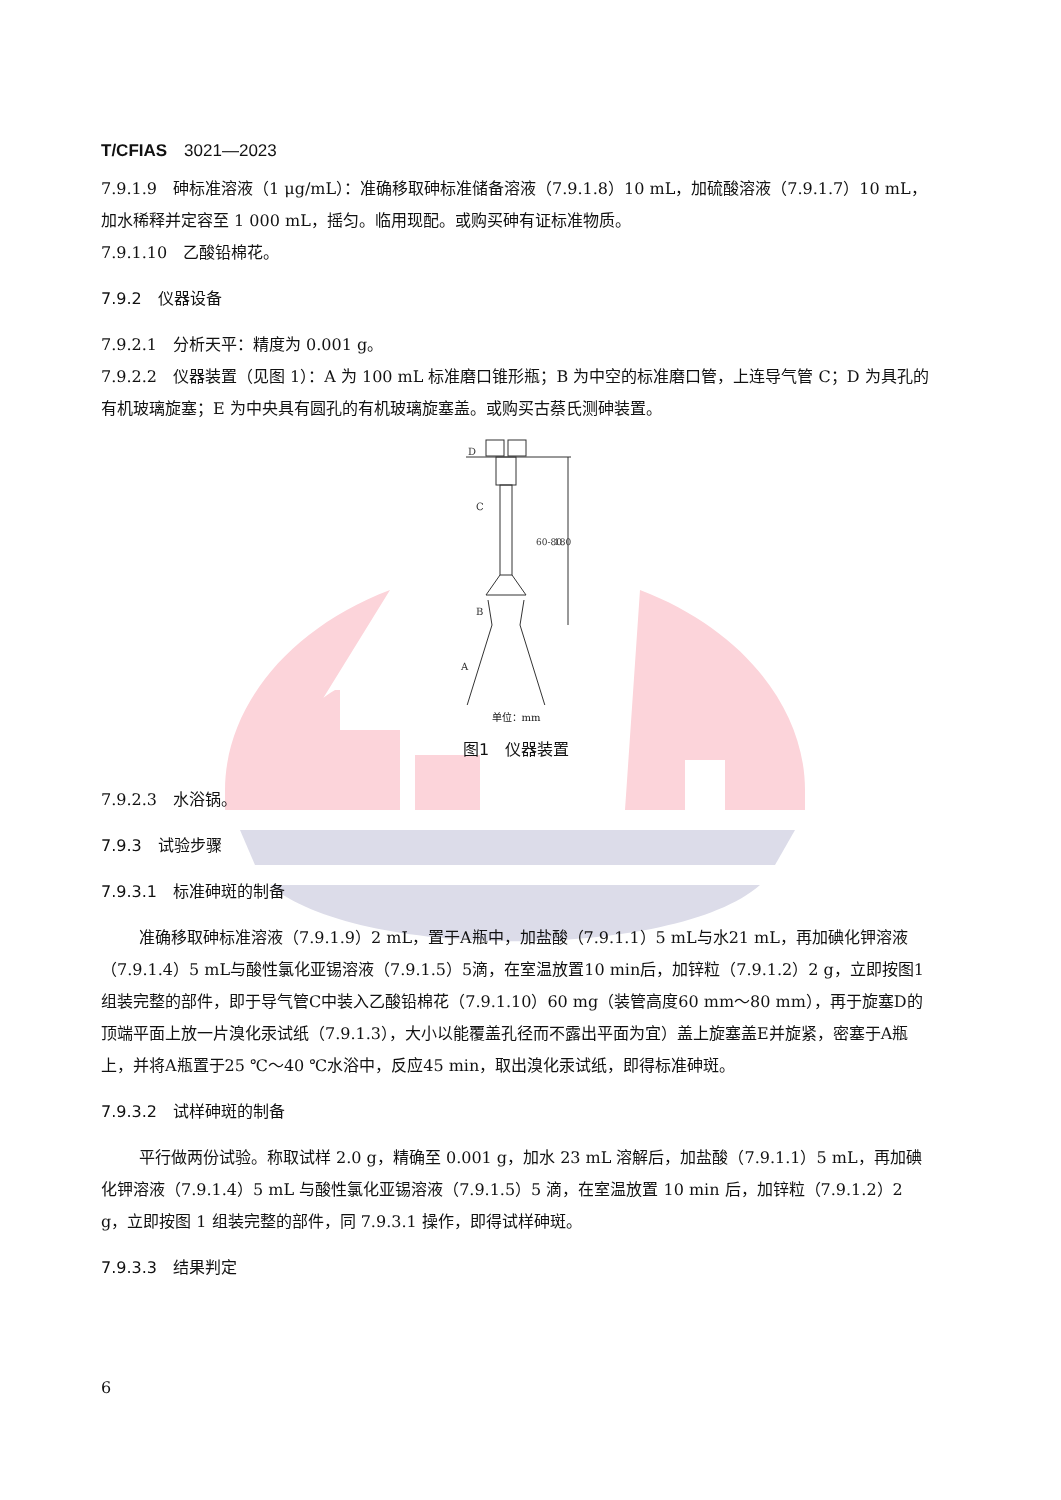T/CFIAS　3021—2023
7.9.1.9　砷标准溶液（1 μg/mL）：准确移取砷标准储备溶液（7.9.1.8）10 mL，加硫酸溶液（7.9.1.7）10 mL，加水稀释并定容至 1 000 mL，摇匀。临用现配。或购买砷有证标准物质。
7.9.1.10　乙酸铅棉花。
7.9.2　仪器设备
7.9.2.1　分析天平：精度为 0.001 g。
7.9.2.2　仪器装置（见图 1）：A 为 100 mL 标准磨口锥形瓶；B 为中空的标准磨口管，上连导气管 C；D 为具孔的有机玻璃旋塞；E 为中央具有圆孔的有机玻璃旋塞盖。或购买古蔡氏测砷装置。
D
C
B
A
60-80
180
单位：mm
图1　仪器装置
7.9.2.3　水浴锅。
7.9.3　试验步骤
7.9.3.1　标准砷斑的制备
准确移取砷标准溶液（7.9.1.9）2 mL，置于A瓶中，加盐酸（7.9.1.1）5 mL与水21 mL，再加碘化钾溶液（7.9.1.4）5 mL与酸性氯化亚锡溶液（7.9.1.5）5滴，在室温放置10 min后，加锌粒（7.9.1.2）2 g，立即按图1组装完整的部件，即于导气管C中装入乙酸铅棉花（7.9.1.10）60 mg（装管高度60 mm～80 mm），再于旋塞D的顶端平面上放一片溴化汞试纸（7.9.1.3），大小以能覆盖孔径而不露出平面为宜）盖上旋塞盖E并旋紧，密塞于A瓶上，并将A瓶置于25 ℃～40 ℃水浴中，反应45 min，取出溴化汞试纸，即得标准砷斑。
7.9.3.2　试样砷斑的制备
平行做两份试验。称取试样 2.0 g，精确至 0.001 g，加水 23 mL 溶解后，加盐酸（7.9.1.1）5 mL，再加碘化钾溶液（7.9.1.4）5 mL 与酸性氯化亚锡溶液（7.9.1.5）5 滴，在室温放置 10 min 后，加锌粒（7.9.1.2）2 g，立即按图 1 组装完整的部件，同 7.9.3.1 操作，即得试样砷斑。
7.9.3.3　结果判定
6